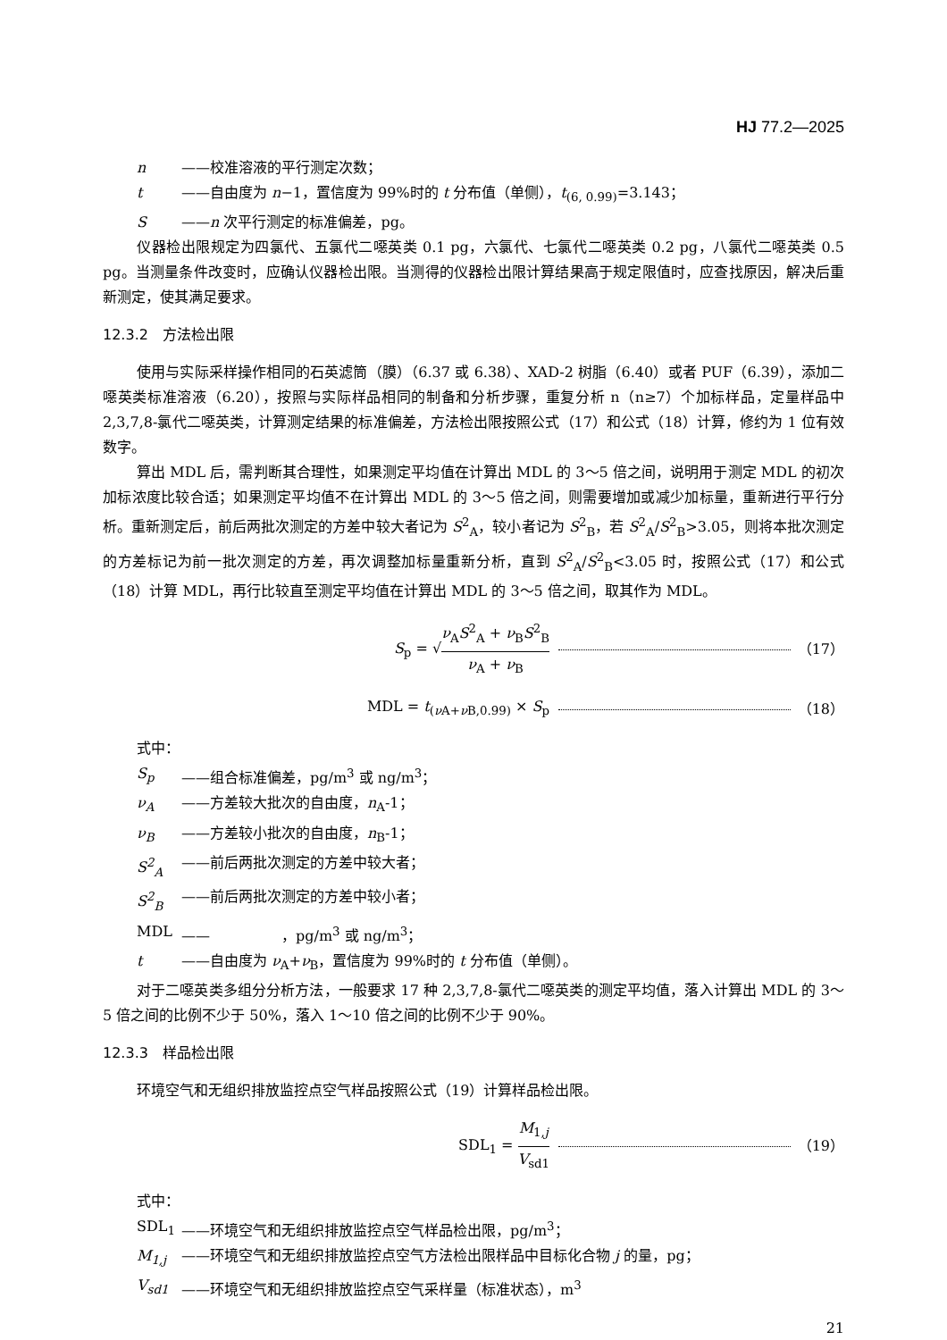HJ 77.2—2025
n ——校准溶液的平行测定次数；
t ——自由度为 n−1，置信度为 99%时的 t 分布值（单侧），t<sub>(6, 0.99)</sub>=3.143；
S ——n 次平行测定的标准偏差，pg。
仪器检出限规定为四氯代、五氯代二噁英类 0.1 pg，六氯代、七氯代二噁英类 0.2 pg，八氯代二噁英类 0.5 pg。当测量条件改变时，应确认仪器检出限。当测得的仪器检出限计算结果高于规定限值时，应查找原因，解决后重新测定，使其满足要求。
12.3.2　方法检出限
使用与实际采样操作相同的石英滤筒（膜）（6.37 或 6.38）、XAD-2 树脂（6.40）或者 PUF（6.39），添加二噁英类标准溶液（6.20），按照与实际样品相同的制备和分析步骤，重复分析 n（n≥7）个加标样品，定量样品中 2,3,7,8-氯代二噁英类，计算测定结果的标准偏差，方法检出限按照公式（17）和公式（18）计算，修约为 1 位有效数字。
算出 MDL 后，需判断其合理性，如果测定平均值在计算出 MDL 的 3～5 倍之间，说明用于测定 MDL 的初次加标浓度比较合适；如果测定平均值不在计算出 MDL 的 3～5 倍之间，则需要增加或减少加标量，重新进行平行分析。重新测定后，前后两批次测定的方差中较大者记为 S<sup>2</sup><sub>A</sub>，较小者记为 S<sup>2</sup><sub>B</sub>，若 S<sup>2</sup><sub>A</sub>/S<sup>2</sup><sub>B</sub>>3.05，则将本批次测定的方差标记为前一批次测定的方差，再次调整加标量重新分析，直到 S<sup>2</sup><sub>A</sub>/S<sup>2</sup><sub>B</sub><3.05 时，按照公式（17）和公式（18）计算 MDL，再行比较直至测定平均值在计算出 MDL 的 3～5 倍之间，取其作为 MDL。
S<sub>p</sub> = √ν<sub>A</sub>S<sup>2</sup><sub>A</sub> + ν<sub>B</sub>S<sup>2</sup><sub>B</sub> ν<sub>A</sub> + ν<sub>B</sub> （17）
MDL = t<sub>(ν A+ν B,0.99)</sub> × S<sub>p</sub> （18）
式中：
S<sub>p</sub> ——组合标准偏差，pg/m<sup>3</sup> 或 ng/m<sup>3</sup>；
ν<sub>A</sub> ——方差较大批次的自由度，n<sub>A</sub>-1；
ν<sub>B</sub> ——方差较小批次的自由度，n<sub>B</sub>-1；
S<sup>2</sup><sub>A</sub> ——前后两批次测定的方差中较大者；
S<sup>2</sup><sub>B</sub> ——前后两批次测定的方差中较小者；
MDL ——　　　　　，pg/m<sup>3</sup> 或 ng/m<sup>3</sup>；
t ——自由度为 ν<sub>A</sub>+ν<sub>B</sub>，置信度为 99%时的 t 分布值（单侧）。
对于二噁英类多组分分析方法，一般要求 17 种 2,3,7,8-氯代二噁英类的测定平均值，落入计算出 MDL 的 3～5 倍之间的比例不少于 50%，落入 1～10 倍之间的比例不少于 90%。
12.3.3　样品检出限
环境空气和无组织排放监控点空气样品按照公式（19）计算样品检出限。
SDL<sub>1</sub> = M<sub>1,j</sub> V<sub>sd1</sub> （19）
式中：
SDL<sub>1</sub> ——环境空气和无组织排放监控点空气样品检出限，pg/m<sup>3</sup>；
M<sub>1,j</sub> ——环境空气和无组织排放监控点空气方法检出限样品中目标化合物 j 的量，pg；
V<sub>sd1</sub> ——环境空气和无组织排放监控点空气采样量（标准状态），m<sup>3</sup>
21